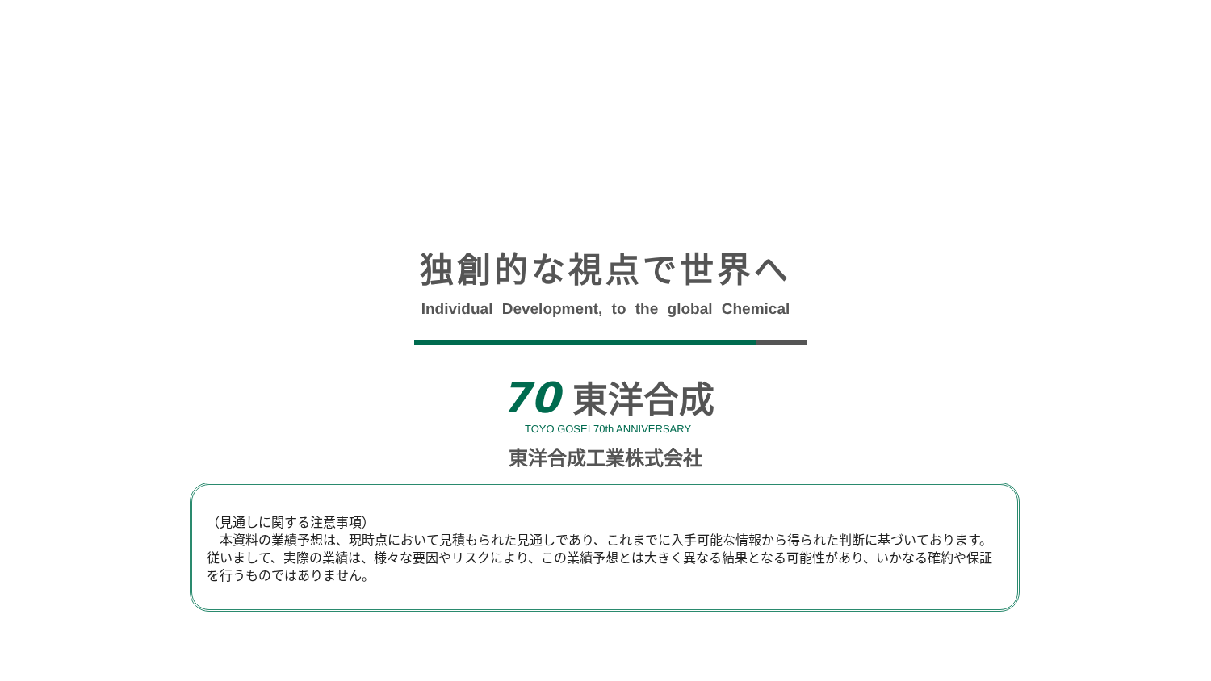独創的な視点で世界へ
Individual Development, to the global Chemical
70 東洋合成
TOYO GOSEI 70th ANNIVERSARY
東洋合成工業株式会社
（見通しに関する注意事項）
　本資料の業績予想は、現時点において見積もられた見通しであり、これまでに入手可能な情報から得られた判断に基づいております。従いまして、実際の業績は、様々な要因やリスクにより、この業績予想とは大きく異なる結果となる可能性があり、いかなる確約や保証を行うものではありません。